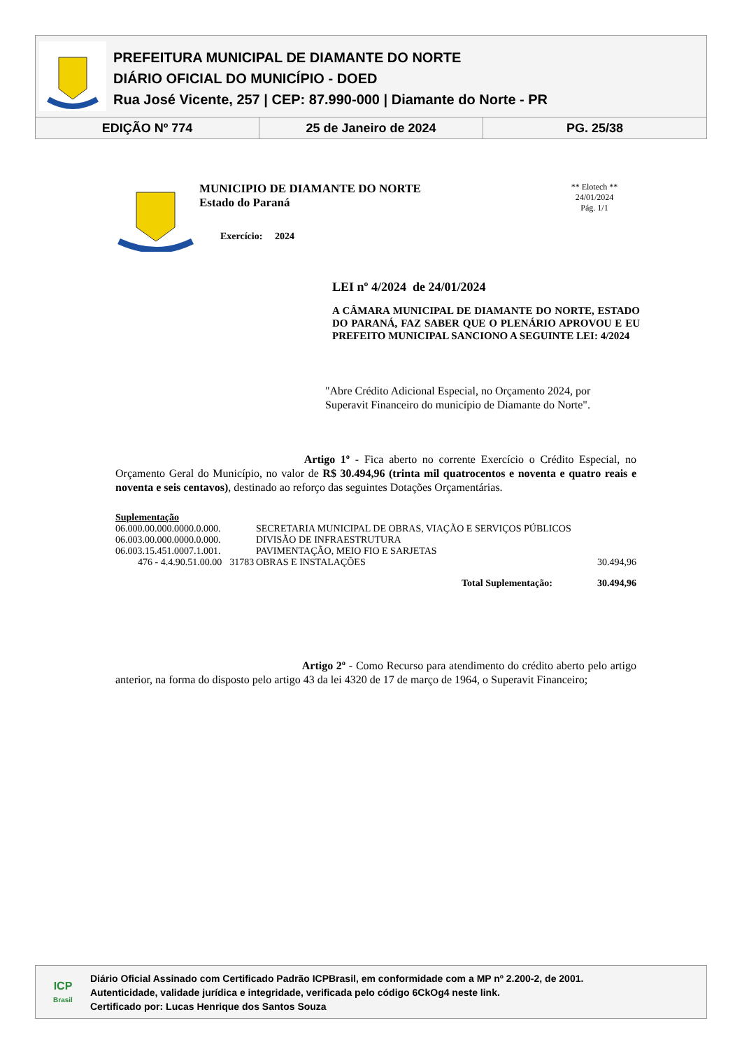PREFEITURA MUNICIPAL DE DIAMANTE DO NORTE
DIÁRIO OFICIAL DO MUNICÍPIO - DOED
Rua José Vicente, 257 | CEP: 87.990-000 | Diamante do Norte - PR
EDIÇÃO Nº 774 25 de Janeiro de 2024 PG. 25/38
MUNICIPIO DE DIAMANTE DO NORTE
Estado do Paraná
Exercício: 2024
** Elotech **
24/01/2024
Pág. 1/1
LEI nº 4/2024 de 24/01/2024
A CÂMARA MUNICIPAL DE DIAMANTE DO NORTE, ESTADO DO PARANÁ, FAZ SABER QUE O PLENÁRIO APROVOU E EU PREFEITO MUNICIPAL SANCIONO A SEGUINTE LEI: 4/2024
"Abre Crédito Adicional Especial, no Orçamento 2024, por Superavit Financeiro do município de Diamante do Norte".
Artigo 1º - Fica aberto no corrente Exercício o Crédito Especial, no Orçamento Geral do Município, no valor de R$ 30.494,96 (trinta mil quatrocentos e noventa e quatro reais e noventa e seis centavos), destinado ao reforço das seguintes Dotações Orçamentárias.
| Suplementação | | | |
| 06.000.00.000.0000.0.000. | | SECRETARIA MUNICIPAL DE OBRAS, VIAÇÃO E SERVIÇOS PÚBLICOS | |
| 06.003.00.000.0000.0.000. | | DIVISÃO DE INFRAESTRUTURA | |
| 06.003.15.451.0007.1.001. | | PAVIMENTAÇÃO, MEIO FIO E SARJETAS | |
| 476 - 4.4.90.51.00.00 | 31783 | OBRAS E INSTALAÇÕES | 30.494,96 |
| Total Suplementação: | | | 30.494,96 |
Artigo 2º - Como Recurso para atendimento do crédito aberto pelo artigo anterior, na forma do disposto pelo artigo 43 da lei 4320 de 17 de março de 1964, o Superavit Financeiro;
ICP
Brasil
Diário Oficial Assinado com Certificado Padrão ICPBrasil, em conformidade com a MP nº 2.200-2, de 2001.
Autenticidade, validade jurídica e integridade, verificada pelo código 6CkOg4 neste link.
Certificado por: Lucas Henrique dos Santos Souza